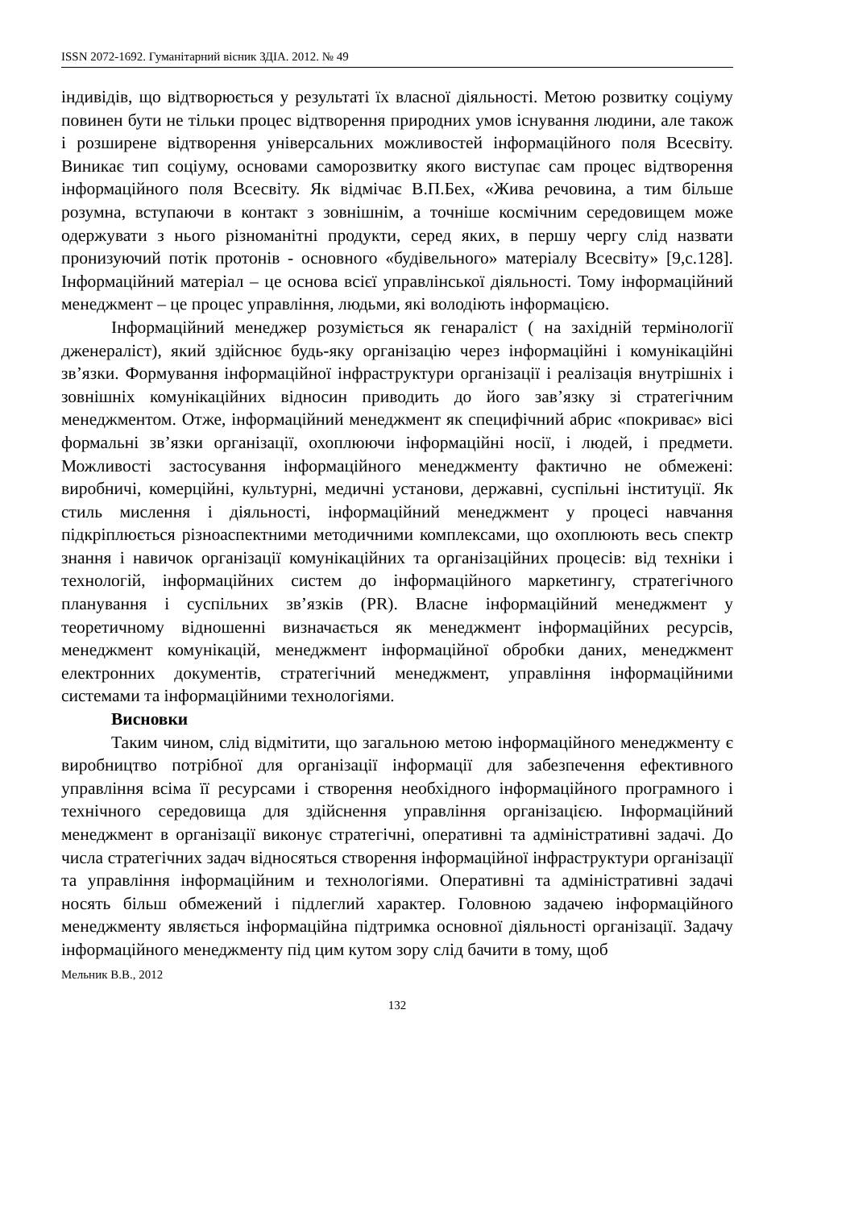ISSN 2072-1692. Гуманітарний вісник ЗДІА. 2012. № 49
індивідів, що відтворюється у результаті їх власної діяльності. Метою розвитку соціуму повинен бути не тільки процес відтворення природних умов існування людини, але також і розширене відтворення універсальних можливостей інформаційного поля Всесвіту. Виникає тип соціуму, основами саморозвитку якого виступає сам процес відтворення інформаційного поля Всесвіту. Як відмічає В.П.Бех, «Жива речовина, а тим більше розумна, вступаючи в контакт з зовнішнім, а точніше космічним середовищем може одержувати з нього різноманітні продукти, серед яких, в першу чергу слід назвати пронизуючий потік протонів - основного «будівельного» матеріалу Всесвіту» [9,с.128]. Інформаційний матеріал – це основа всієї управлінської діяльності. Тому інформаційний менеджмент – це процес управління, людьми, які володіють інформацією.
Інформаційний менеджер розуміється як генараліст ( на західній термінології дженераліст), який здійснює будь-яку організацію через інформаційні і комунікаційні зв’язки. Формування інформаційної інфраструктури організації і реалізація внутрішніх і зовнішніх комунікаційних відносин приводить до його зав’язку зі стратегічним менеджментом. Отже, інформаційний менеджмент як специфічний абрис «покриває» вісі формальні зв’язки організації, охоплюючи інформаційні носії, і людей, і предмети. Можливості застосування інформаційного менеджменту фактично не обмежені: виробничі, комерційні, культурні, медичні установи, державні, суспільні інституції. Як стиль мислення і діяльності, інформаційний менеджмент у процесі навчання підкріплюється різноаспектними методичними комплексами, що охоплюють весь спектр знання і навичок організації комунікаційних та організаційних процесів: від техніки і технологій, інформаційних систем до інформаційного маркетингу, стратегічного планування і суспільних зв’язків (PR). Власне інформаційний менеджмент у теоретичному відношенні визначається як менеджмент інформаційних ресурсів, менеджмент комунікацій, менеджмент інформаційної обробки даних, менеджмент електронних документів, стратегічний менеджмент, управління інформаційними системами та інформаційними технологіями.
Висновки
Таким чином, слід відмітити, що загальною метою інформаційного менеджменту є виробництво потрібної для організації інформації для забезпечення ефективного управління всіма її ресурсами і створення необхідного інформаційного програмного і технічного середовища для здійснення управління організацією. Інформаційний менеджмент в організації виконує стратегічні, оперативні та адміністративні задачі. До числа стратегічних задач відносяться створення інформаційної інфраструктури організації та управління інформаційним и технологіями. Оперативні та адміністративні задачі носять більш обмежений і підлеглий характер. Головною задачею інформаційного менеджменту являється інформаційна підтримка основної діяльності організації. Задачу інформаційного менеджменту під цим кутом зору слід бачити в тому, щоб
Мельник В.В., 2012
132